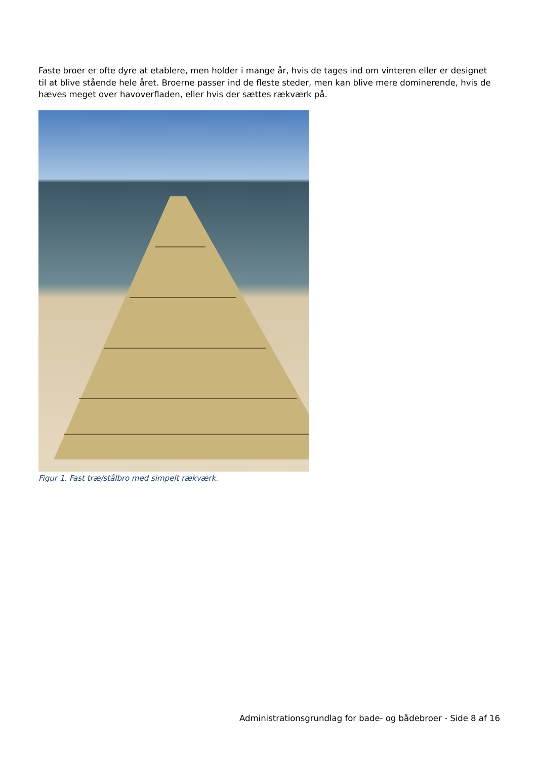Faste broer er ofte dyre at etablere, men holder i mange år, hvis de tages ind om vinteren eller er designet til at blive stående hele året. Broerne passer ind de fleste steder, men kan blive mere dominerende, hvis de hæves meget over havoverfladen, eller hvis der sættes rækværk på.
Figur 1. Fast træ/stålbro med simpelt rækværk.
Administrationsgrundlag for bade- og bådebroer - Side 8 af 16